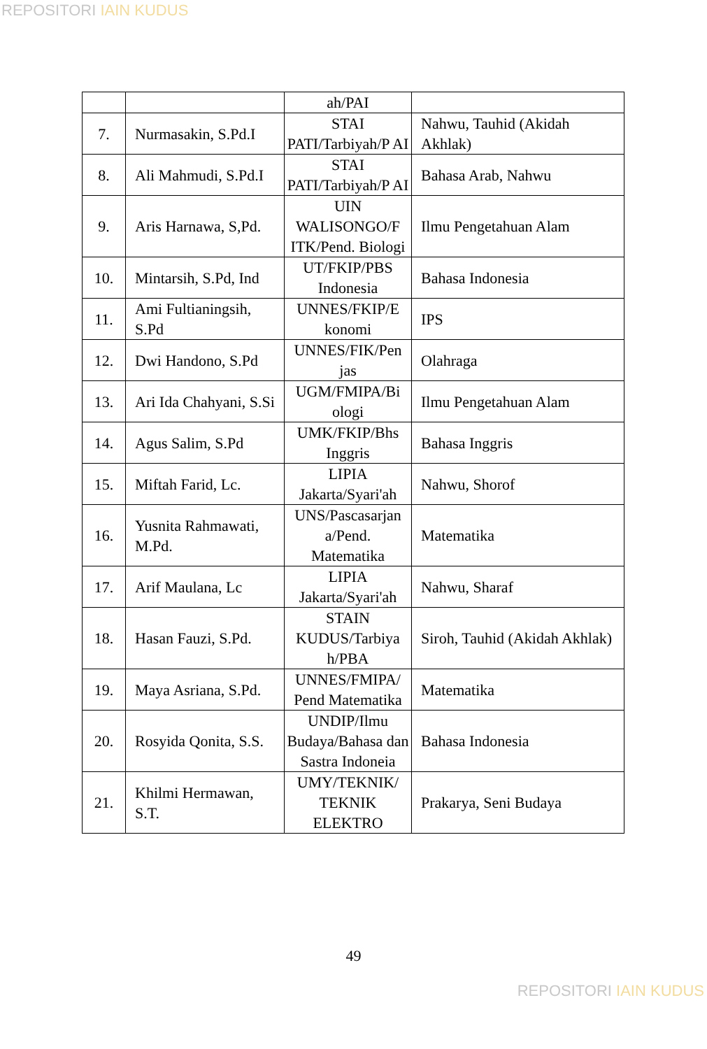REPOSITORI IAIN KUDUS
| | | ah/PAI | |
| 7. | Nurmasakin, S.Pd.I | STAI PATI/Tarbiyah/P AI | Nahwu, Tauhid (Akidah Akhlak) |
| 8. | Ali Mahmudi, S.Pd.I | STAI PATI/Tarbiyah/P AI | Bahasa Arab, Nahwu |
| 9. | Aris Harnawa, S,Pd. | UIN WALISONGO/F ITK/Pend. Biologi | Ilmu Pengetahuan Alam |
| 10. | Mintarsih, S.Pd, Ind | UT/FKIP/PBS Indonesia | Bahasa Indonesia |
| 11. | Ami Fultianingsih, S.Pd | UNNES/FKIP/E konomi | IPS |
| 12. | Dwi Handono, S.Pd | UNNES/FIK/Pen jas | Olahraga |
| 13. | Ari Ida Chahyani, S.Si | UGM/FMIPA/Bi ologi | Ilmu Pengetahuan Alam |
| 14. | Agus Salim, S.Pd | UMK/FKIP/Bhs Inggris | Bahasa Inggris |
| 15. | Miftah Farid, Lc. | LIPIA Jakarta/Syari'ah | Nahwu, Shorof |
| 16. | Yusnita Rahmawati, M.Pd. | UNS/Pascasarjan a/Pend. Matematika | Matematika |
| 17. | Arif Maulana, Lc | LIPIA Jakarta/Syari'ah | Nahwu, Sharaf |
| 18. | Hasan Fauzi, S.Pd. | STAIN KUDUS/Tarbiya h/PBA | Siroh, Tauhid (Akidah Akhlak) |
| 19. | Maya Asriana, S.Pd. | UNNES/FMIPA/ Pend Matematika | Matematika |
| 20. | Rosyida Qonita, S.S. | UNDIP/Ilmu Budaya/Bahasa dan Sastra Indoneia | Bahasa Indonesia |
| 21. | Khilmi Hermawan, S.T. | UMY/TEKNIK/ TEKNIK ELEKTRO | Prakarya, Seni Budaya |
49
REPOSITORI IAIN KUDUS